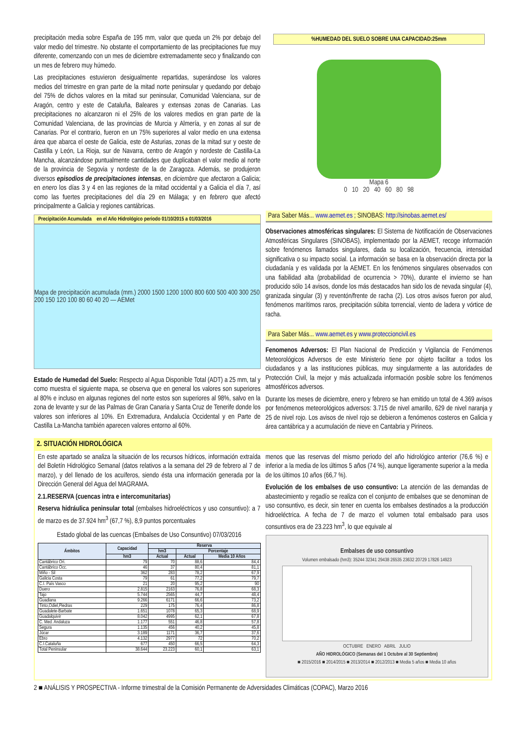precipitación media sobre España de 195 mm, valor que queda un 2% por debajo del valor medio del trimestre. No obstante el comportamiento de las precipitaciones fue muy diferente, comenzando con un mes de diciembre extremadamente seco y finalizando con un mes de febrero muy húmedo.
Las precipitaciones estuvieron desigualmente repartidas, superándose los valores medios del trimestre en gran parte de la mitad norte peninsular y quedando por debajo del 75% de dichos valores en la mitad sur peninsular, Comunidad Valenciana, sur de Aragón, centro y este de Cataluña, Baleares y extensas zonas de Canarias. Las precipitaciones no alcanzaron ni el 25% de los valores medios en gran parte de la Comunidad Valenciana, de las provincias de Murcia y Almería, y en zonas al sur de Canarias. Por el contrario, fueron en un 75% superiores al valor medio en una extensa área que abarca el oeste de Galicia, este de Asturias, zonas de la mitad sur y oeste de Castilla y León, La Rioja, sur de Navarra, centro de Aragón y nordeste de Castilla-La Mancha, alcanzándose puntualmente cantidades que duplicaban el valor medio al norte de la provincia de Segovia y nordeste de la de Zaragoza. Además, se produjeron diversos episodios de precipitaciones intensas, en diciembre que afectaron a Galicia; en enero los días 3 y 4 en las regiones de la mitad occidental y a Galicia el día 7, así como las fuertes precipitaciones del día 29 en Málaga; y en febrero que afectó principalmente a Galicia y regiones cantábricas.
Precipitación Acumulada en el Año Hidrológico periodo 01/10/2015 a 01/03/2016
Mapa de precipitación acumulada (mm.) 2000 1500 1200 1000 800 600 500 400 300 250 200 150 120 100 80 60 40 20 — AEMet
Estado de Humedad del Suelo: Respecto al Agua Disponible Total (ADT) a 25 mm, tal y como muestra el siguiente mapa, se observa que en general los valores son superiores al 80% e incluso en algunas regiones del norte estos son superiores al 98%, salvo en la zona de levante y sur de las Palmas de Gran Canaria y Santa Cruz de Tenerife donde los valores son inferiores al 10%. En Extremadura, Andalucía Occidental y en Parte de Castilla La-Mancha también aparecen valores entorno al 60%.
%HUMEDAD DEL SUELO SOBRE UNA CAPACIDAD:25mm
Mapa 6
0 10 20 40 60 80 98
Para Saber Más... www.aemet.es ; SINOBAS: http://sinobas.aemet.es/
Observaciones atmosféricas singulares: El Sistema de Notificación de Observaciones Atmosféricas Singulares (SINOBAS), implementado por la AEMET, recoge información sobre fenómenos llamados singulares, dada su localización, frecuencia, intensidad significativa o su impacto social. La información se basa en la observación directa por la ciudadanía y es validada por la AEMET. En los fenómenos singulares observados con una fiabilidad alta (probabilidad de ocurrencia > 70%), durante el invierno se han producido sólo 14 avisos, donde los más destacados han sido los de nevada singular (4), granizada singular (3) y reventón/frente de racha (2). Los otros avisos fueron por alud, fenómenos marítimos raros, precipitación súbita torrencial, viento de ladera y vórtice de racha.
Para Saber Más... www.aemet.es y www.proteccioncivil.es
Fenomenos Adversos: El Plan Nacional de Predicción y Vigilancia de Fenómenos Meteorológicos Adversos de este Ministerio tiene por objeto facilitar a todos los ciudadanos y a las instituciones públicas, muy singularmente a las autoridades de Protección Civil, la mejor y más actualizada información posible sobre los fenómenos atmosféricos adversos.
Durante los meses de diciembre, enero y febrero se han emitido un total de 4.369 avisos por fenómenos meteorológicos adversos: 3.715 de nivel amarillo, 629 de nivel naranja y 25 de nivel rojo. Los avisos de nivel rojo se debieron a fenómenos costeros en Galicia y área cantábrica y a acumulación de nieve en Cantabria y Pirineos.
2. SITUACIÓN HIDROLÓGICA
En este apartado se analiza la situación de los recursos hídricos, información extraída del Boletín Hidrológico Semanal (datos relativos a la semana del 29 de febrero al 7 de marzo), y del llenado de los acuíferos, siendo ésta una información generada por la Dirección General del Agua del MAGRAMA.
2.1.RESERVA (cuencas intra e intercomunitarias)
Reserva hidráulica peninsular total (embalses hidroeléctricos y uso consuntivo): a 7 de marzo es de 37.924 hm<sup>3</sup> (67,7 %), 8,9 puntos porcentuales
Estado global de las cuencas (Embalses de Uso Consuntivo) 07/03/2016
| Ámbitos | Capacidad | Reserva | | |
| --- | --- | --- | --- | --- |
| | | hm3 | Porcentaje | |
| | hm3 | Actual | Actual | Media 10 Años |
| Cantábrico Ori. | 79 | 70 | 88,6 | 84,4 |
| Cantábrico Occ. | 46 | 37 | 80,4 | 81,1 |
| Miño - Sil | 362 | 283 | 78,2 | 67,9 |
| Galicia Costa | 79 | 61 | 77,2 | 79,7 |
| C.I. País Vasco | 21 | 20 | 95,2 | 90 |
| Duero | 2.815 | 2163 | 76,8 | 68,3 |
| Tajo | 5.744 | 2565 | 44,7 | 48,4 |
| Guadiana | 9.266 | 6171 | 66,6 | 73,2 |
| Tinto,Odiel,Piedras | 229 | 175 | 76,4 | 86,8 |
| Guadalete-Barbate | 1.651 | 1078 | 65,3 | 68,9 |
| Guadalquivir | 8.042 | 4995 | 62,1 | 67,8 |
| C. Med. Andaluza | 1.177 | 551 | 46,8 | 57,8 |
| Segura | 1.135 | 456 | 40,2 | 45,8 |
| Júcar | 3.189 | 1171 | 36,7 | 37,6 |
| Ebro | 4.132 | 2977 | 72 | 70,2 |
| C.I.Cataluña | 677 | 450 | 66,5 | 64,3 |
| Total Peninsular | 38.644 | 23.223 | 60,1 | 63,1 |
menos que las reservas del mismo periodo del año hidrológico anterior (76,6 %) e inferior a la media de los últimos 5 años (74 %), aunque ligeramente superior a la media de los últimos 10 años (66,7 %).
Evolución de los embalses de uso consuntivo: La atención de las demandas de abastecimiento y regadío se realiza con el conjunto de embalses que se denominan de uso consuntivo, es decir, sin tener en cuenta los embalses destinados a la producción hidroeléctrica. A fecha de 7 de marzo el volumen total embalsado para usos consuntivos era de 23.223 hm<sup>3</sup>, lo que equivale al
Embalses de uso consuntivo
Volumen embalsado (hm3): 35244 32341 29438 26535 23632 20729 17826 14923
OCTUBRE ENERO ABRIL JULIO
AÑO HIDROLÓGICO (Semanas del 1 Octubre al 30 Septiembre)
■ 2015/2016 ■ 2014/2015 ■ 2013/2014 ■ 2012/2013 ■ Media 5 años ■ Media 10 años
2 ■ ANÁLISIS Y PROSPECTIVA - Informe trimestral de la Comisión Permanente de Adversidades Climáticas (COPAC), Marzo 2016